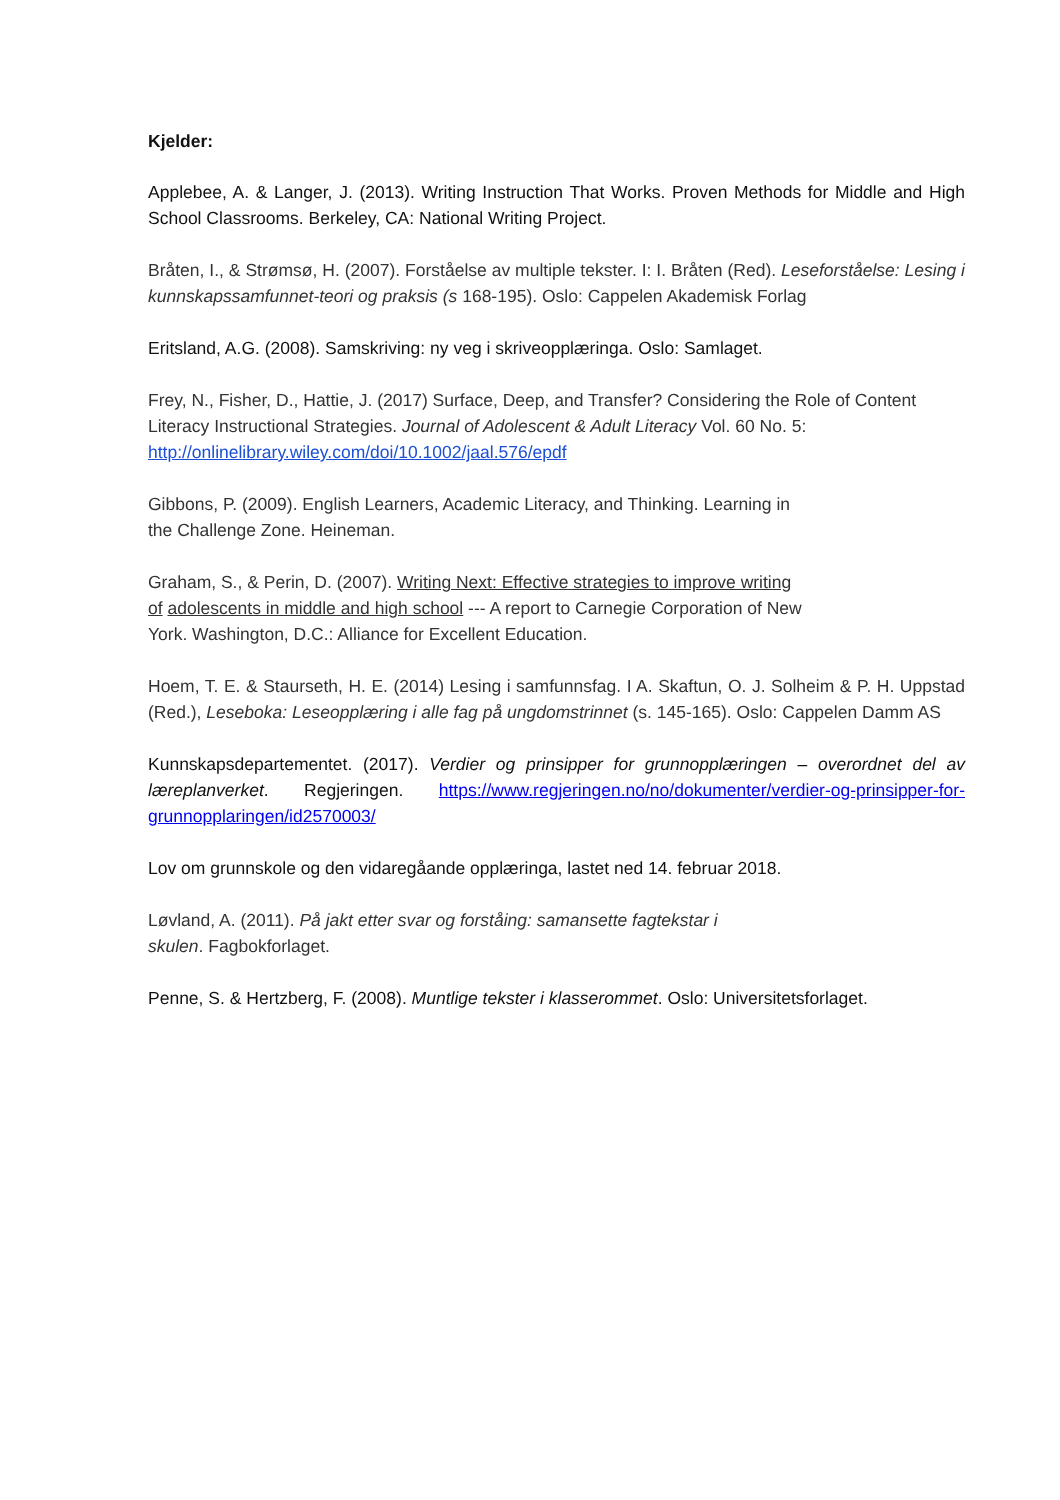Kjelder:
Applebee, A. & Langer, J. (2013). Writing Instruction That Works. Proven Methods for Middle and High School Classrooms. Berkeley, CA: National Writing Project.
Bråten, I., & Strømsø, H. (2007). Forståelse av multiple tekster. I: I. Bråten (Red). Leseforståelse: Lesing i kunnskapssamfunnet-teori og praksis (s 168-195). Oslo: Cappelen Akademisk Forlag
Eritsland, A.G. (2008). Samskriving: ny veg i skriveopplæringa. Oslo: Samlaget.
Frey, N., Fisher, D., Hattie, J. (2017) Surface, Deep, and Transfer? Considering the Role of Content Literacy Instructional Strategies. Journal of Adolescent & Adult Literacy Vol. 60 No. 5: http://onlinelibrary.wiley.com/doi/10.1002/jaal.576/epdf
Gibbons, P. (2009). English Learners, Academic Literacy, and Thinking. Learning in
the Challenge Zone. Heineman.
Graham, S., & Perin, D. (2007). Writing Next: Effective strategies to improve writing
of adolescents in middle and high school --- A report to Carnegie Corporation of New
York. Washington, D.C.: Alliance for Excellent Education.
Hoem, T. E. & Staurseth, H. E. (2014) Lesing i samfunnsfag. I A. Skaftun, O. J. Solheim & P. H. Uppstad (Red.), Leseboka: Leseopplæring i alle fag på ungdomstrinnet (s. 145-165). Oslo: Cappelen Damm AS
Kunnskapsdepartementet. (2017). Verdier og prinsipper for grunnopplæringen – overordnet del av læreplanverket. Regjeringen. https://www.regjeringen.no/no/dokumenter/verdier-og-prinsipper-for-grunnopplaringen/id2570003/
Lov om grunnskole og den vidaregåande opplæringa, lastet ned 14. februar 2018.
Løvland, A. (2011). På jakt etter svar og forståing: samansette fagtekstar i
skulen. Fagbokforlaget.
Penne, S. & Hertzberg, F. (2008). Muntlige tekster i klasserommet. Oslo: Universitetsforlaget.